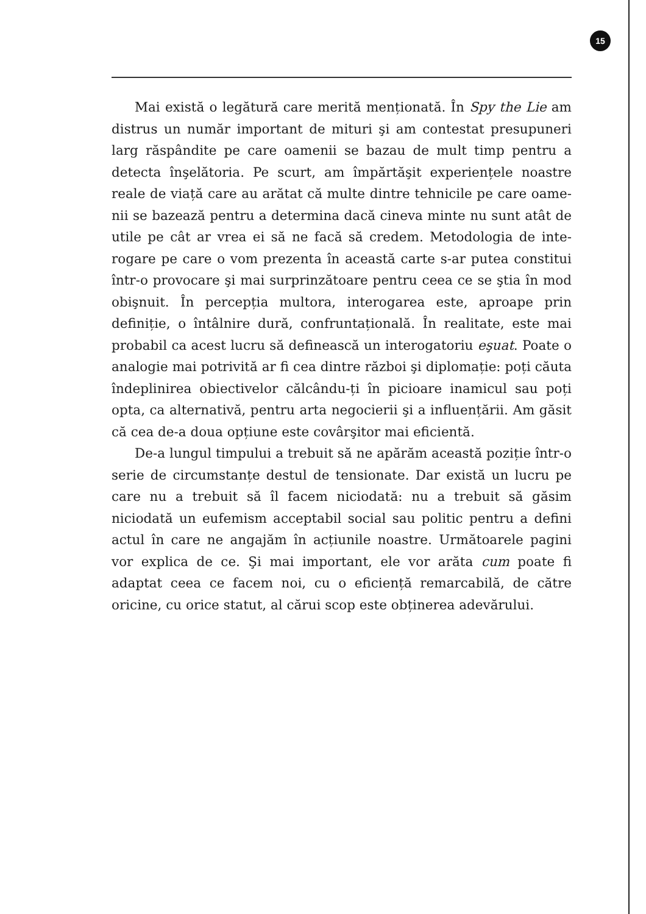15
Mai există o legătură care merită menționată. În Spy the Lie am distrus un număr important de mituri şi am contestat presupuneri larg răspândite pe care oamenii se bazau de mult timp pentru a detecta înşelătoria. Pe scurt, am împărtăşit experiențele noastre reale de viață care au arătat că multe dintre tehnicile pe care oame-nii se bazează pentru a determina dacă cineva minte nu sunt atât de utile pe cât ar vrea ei să ne facă să credem. Metodologia de inte-rogare pe care o vom prezenta în această carte s-ar putea constitui într-o provocare şi mai surprinzătoare pentru ceea ce se ştia în mod obişnuit. În percepția multora, interogarea este, aproape prin definiție, o întâlnire dură, confruntațională. În realitate, este mai probabil ca acest lucru să definească un interogatoriu eşuat. Poate o analogie mai potrivită ar fi cea dintre război şi diplomație: poți căuta îndeplinirea obiectivelor călcându-ți în picioare inamicul sau poți opta, ca alternativă, pentru arta negocierii şi a influențării. Am găsit că cea de-a doua opțiune este covârşitor mai eficientă.
De-a lungul timpului a trebuit să ne apărăm această poziție într-o serie de circumstanțe destul de tensionate. Dar există un lucru pe care nu a trebuit să îl facem niciodată: nu a trebuit să găsim niciodată un eufemism acceptabil social sau politic pentru a defini actul în care ne angajăm în acțiunile noastre. Următoarele pagini vor explica de ce. Şi mai important, ele vor arăta cum poate fi adaptat ceea ce facem noi, cu o eficiență remarcabilă, de către oricine, cu orice statut, al cărui scop este obținerea adevărului.